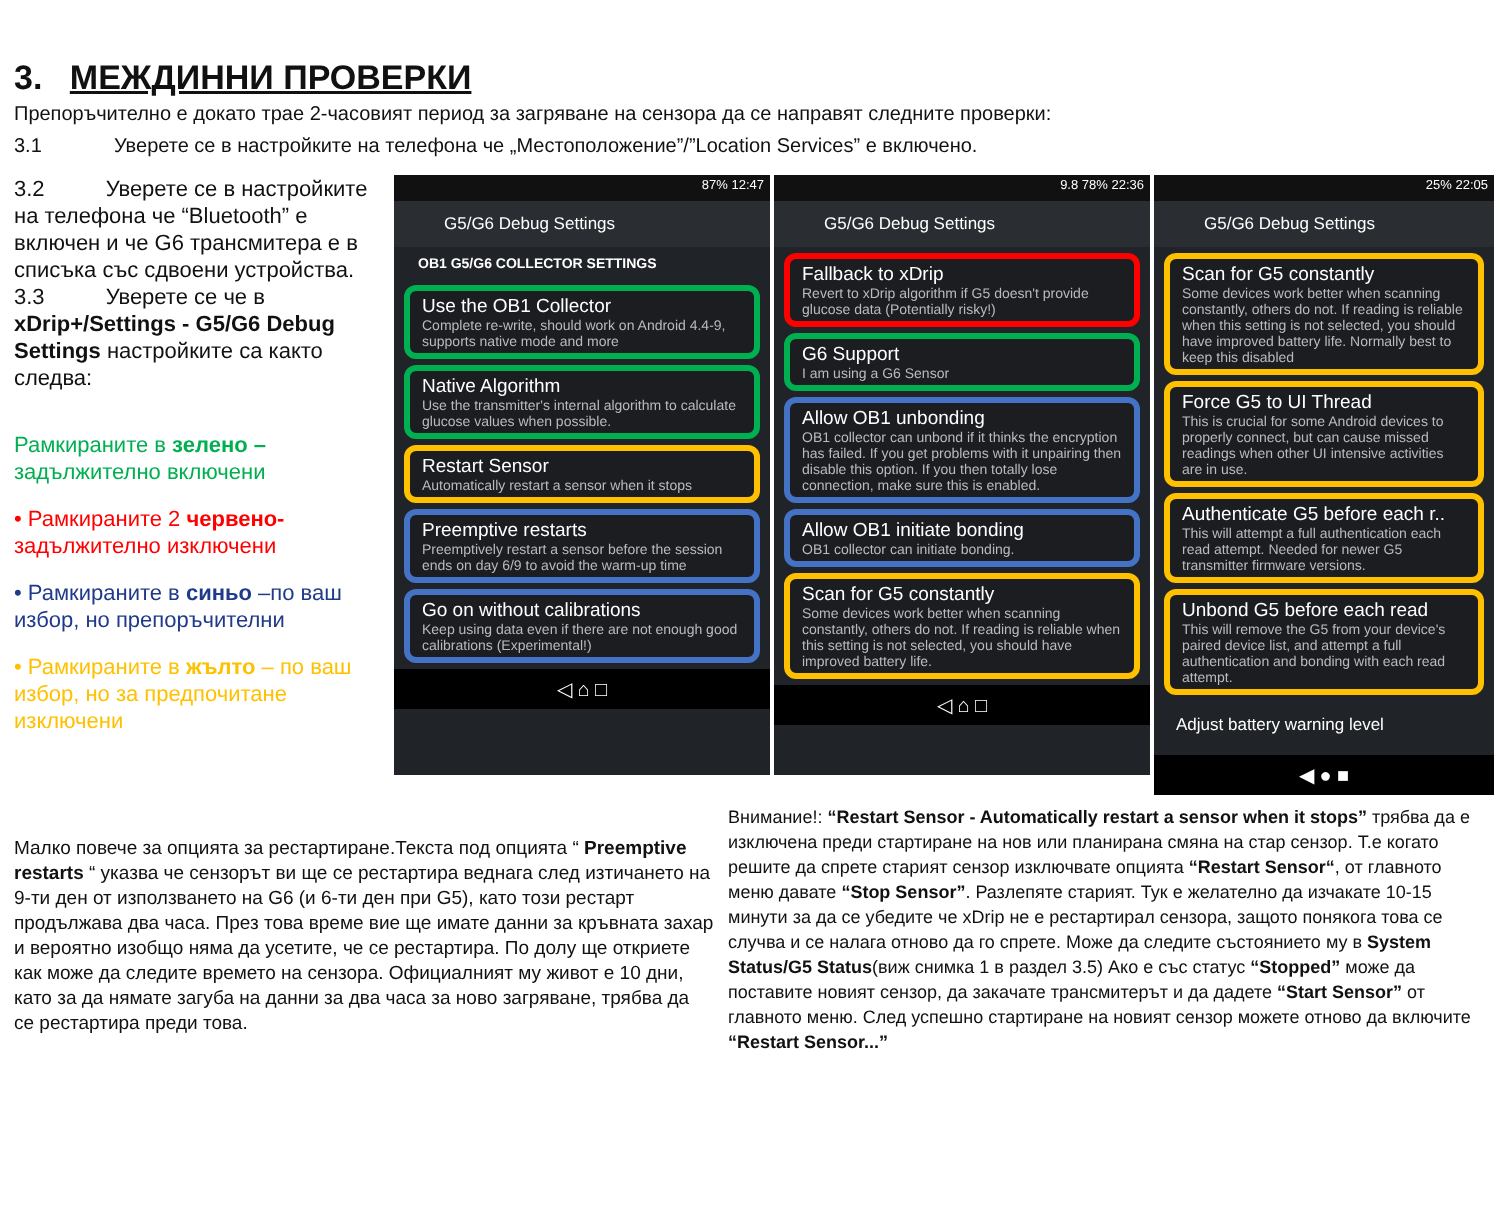3. МЕЖДИННИ ПРОВЕРКИ
Препоръчително е докато трае 2-часовият период за загряване на сензора да се направят следните проверки:
3.1 Уверете се в настройките на телефона че „Местоположение”/”Location Services” е включено.
3.2 Уверете се в настройките на телефона че “Bluetooth” е включен и че G6 трансмитера е в списъка със сдвоени устройства.
3.3 Уверете се че в xDrip+/Settings - G5/G6 Debug Settings настройките са както следва:
Рамкираните в зелено – задължително включени
• Рамкираните 2 червено- задължително изключени
• Рамкираните в синьо –по ваш избор, но препоръчителни
• Рамкираните в жълто – по ваш избор, но за предпочитане изключени
87% 12:47
G5/G6 Debug Settings
OB1 G5/G6 COLLECTOR SETTINGS
Use the OB1 Collector
Complete re-write, should work on Android 4.4-9, supports native mode and more
Native Algorithm
Use the transmitter's internal algorithm to calculate glucose values when possible.
Restart Sensor
Automatically restart a sensor when it stops
Preemptive restarts
Preemptively restart a sensor before the session ends on day 6/9 to avoid the warm-up time
Go on without calibrations
Keep using data even if there are not enough good calibrations (Experimental!)
◁ ⌂ □
9.8 78% 22:36
G5/G6 Debug Settings
Fallback to xDrip
Revert to xDrip algorithm if G5 doesn't provide glucose data (Potentially risky!)
G6 Support
I am using a G6 Sensor
Allow OB1 unbonding
OB1 collector can unbond if it thinks the encryption has failed. If you get problems with it unpairing then disable this option. If you then totally lose connection, make sure this is enabled.
Allow OB1 initiate bonding
OB1 collector can initiate bonding.
Scan for G5 constantly
Some devices work better when scanning constantly, others do not. If reading is reliable when this setting is not selected, you should have improved battery life.
◁ ⌂ □
25% 22:05
G5/G6 Debug Settings
Scan for G5 constantly
Some devices work better when scanning constantly, others do not. If reading is reliable when this setting is not selected, you should have improved battery life. Normally best to keep this disabled
Force G5 to UI Thread
This is crucial for some Android devices to properly connect, but can cause missed readings when other UI intensive activities are in use.
Authenticate G5 before each r..
This will attempt a full authentication each read attempt. Needed for newer G5 transmitter firmware versions.
Unbond G5 before each read
This will remove the G5 from your device's paired device list, and attempt a full authentication and bonding with each read attempt.
Adjust battery warning level
◀ ● ■
Малко повече за опцията за рестартиране.Текста под опцията “ Preemptive restarts “ указва че сензорът ви ще се рестартира веднага след изтичането на 9-ти ден от използването на G6 (и 6-ти ден при G5), като този рестарт продължава два часа. През това време вие ще имате данни за кръвната захар и вероятно изобщо няма да усетите, че се рестартира. По долу ще откриете как може да следите времето на сензора. Официалният му живот е 10 дни, като за да нямате загуба на данни за два часа за ново загряване, трябва да се рестартира преди това.
Внимание!: “Restart Sensor - Automatically restart a sensor when it stops” трябва да е изключена преди стартиране на нов или планирана смяна на стар сензор. Т.е когато решите да спрете старият сензор изключвате опцията “Restart Sensor“, от главното меню давате “Stop Sensor”. Разлепяте старият. Тук е желателно да изчакате 10-15 минути за да се убедите че xDrip не е рестартирал сензора, защото понякога това се случва и се налага отново да го спрете. Може да следите състоянието му в System Status/G5 Status(виж снимка 1 в раздел 3.5) Ако е със статус “Stopped” може да поставите новият сензор, да закачате трансмитерът и да дадете “Start Sensor” от главното меню. След успешно стартиране на новият сензор можете отново да включите “Restart Sensor...”